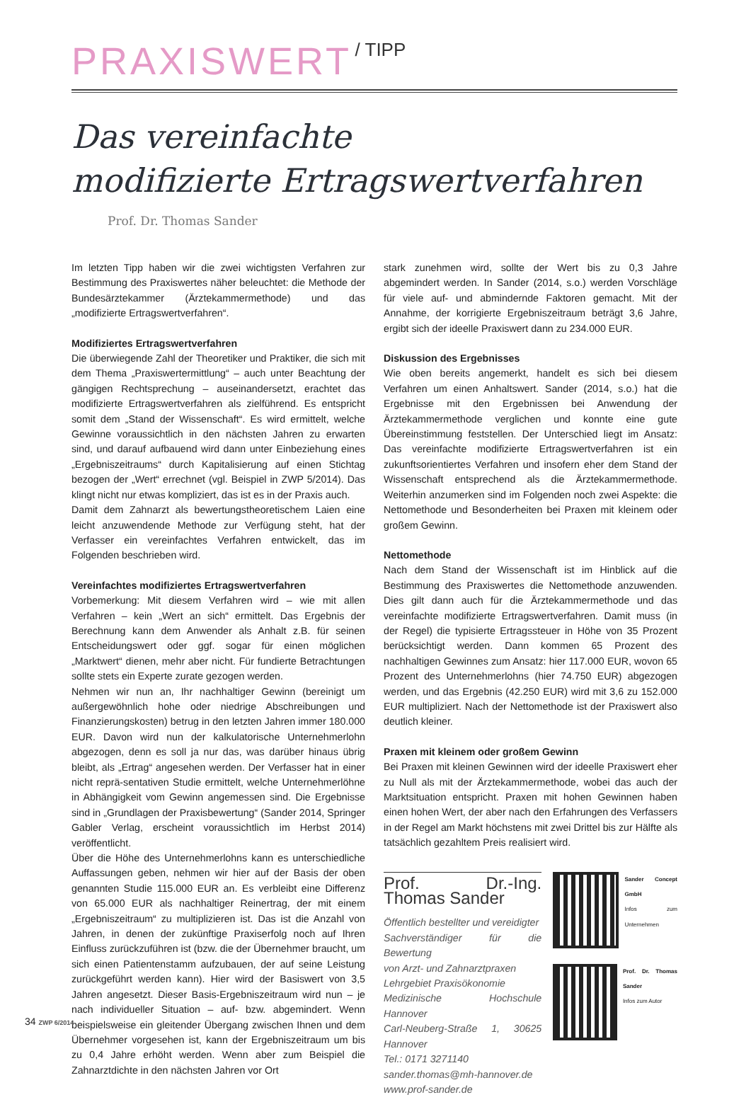PRAXISWERT / TIPP
Das vereinfachte
modifizierte Ertragswertverfahren
Prof. Dr. Thomas Sander
Im letzten Tipp haben wir die zwei wichtigsten Verfahren zur Bestimmung des Praxiswertes näher beleuchtet: die Methode der Bundesärztekammer (Ärztekammermethode) und das „modifizierte Ertragswertverfahren“.
Modifiziertes Ertragswertverfahren
Die überwiegende Zahl der Theoretiker und Praktiker, die sich mit dem Thema „Praxiswertermittlung“ – auch unter Beachtung der gängigen Rechtsprechung – auseinandersetzt, erachtet das modifizierte Ertragswertverfahren als zielführend. Es entspricht somit dem „Stand der Wissenschaft“. Es wird ermittelt, welche Gewinne voraussichtlich in den nächsten Jahren zu erwarten sind, und darauf aufbauend wird dann unter Einbeziehung eines „Ergebniszeitraums“ durch Kapitalisierung auf einen Stichtag bezogen der „Wert“ errechnet (vgl. Beispiel in ZWP 5/2014). Das klingt nicht nur etwas kompliziert, das ist es in der Praxis auch.
Damit dem Zahnarzt als bewertungstheoretischem Laien eine leicht anzuwendende Methode zur Verfügung steht, hat der Verfasser ein vereinfachtes Verfahren entwickelt, das im Folgenden beschrieben wird.
Vereinfachtes modifiziertes Ertragswertverfahren
Vorbemerkung: Mit diesem Verfahren wird – wie mit allen Verfahren – kein „Wert an sich“ ermittelt. Das Ergebnis der Berechnung kann dem Anwender als Anhalt z.B. für seinen Entscheidungswert oder ggf. sogar für einen möglichen „Marktwert“ dienen, mehr aber nicht. Für fundierte Betrachtungen sollte stets ein Experte zurate gezogen werden.
Nehmen wir nun an, Ihr nachhaltiger Gewinn (bereinigt um außergewöhnlich hohe oder niedrige Abschreibungen und Finanzierungskosten) betrug in den letzten Jahren immer 180.000 EUR. Davon wird nun der kalkulatorische Unternehmerlohn abgezogen, denn es soll ja nur das, was darüber hinaus übrig bleibt, als „Ertrag“ angesehen werden. Der Verfasser hat in einer nicht reprä-sentativen Studie ermittelt, welche Unternehmerlöhne in Abhängigkeit vom Gewinn angemessen sind. Die Ergebnisse sind in „Grundlagen der Praxisbewertung“ (Sander 2014, Springer Gabler Verlag, erscheint voraussichtlich im Herbst 2014) veröffentlicht.
Über die Höhe des Unternehmerlohns kann es unterschiedliche Auffassungen geben, nehmen wir hier auf der Basis der oben genannten Studie 115.000 EUR an. Es verbleibt eine Differenz von 65.000 EUR als nachhaltiger Reinertrag, der mit einem „Ergebniszeitraum“ zu multiplizieren ist. Das ist die Anzahl von Jahren, in denen der zukünftige Praxiserfolg noch auf Ihren Einfluss zurückzuführen ist (bzw. die der Übernehmer braucht, um sich einen Patientenstamm aufzubauen, der auf seine Leistung zurückgeführt werden kann). Hier wird der Basiswert von 3,5 Jahren angesetzt. Dieser Basis-Ergebniszeitraum wird nun – je nach individueller Situation – auf- bzw. abgemindert. Wenn beispielsweise ein gleitender Übergang zwischen Ihnen und dem Übernehmer vorgesehen ist, kann der Ergebniszeitraum um bis zu 0,4 Jahre erhöht werden. Wenn aber zum Beispiel die Zahnarztdichte in den nächsten Jahren vor Ort
stark zunehmen wird, sollte der Wert bis zu 0,3 Jahre abgemindert werden. In Sander (2014, s.o.) werden Vorschläge für viele auf- und abmindernde Faktoren gemacht. Mit der Annahme, der korrigierte Ergebniszeitraum beträgt 3,6 Jahre, ergibt sich der ideelle Praxiswert dann zu 234.000 EUR.
Diskussion des Ergebnisses
Wie oben bereits angemerkt, handelt es sich bei diesem Verfahren um einen Anhaltswert. Sander (2014, s.o.) hat die Ergebnisse mit den Ergebnissen bei Anwendung der Ärztekammermethode verglichen und konnte eine gute Übereinstimmung feststellen. Der Unterschied liegt im Ansatz: Das vereinfachte modifizierte Ertragswertverfahren ist ein zukunftsorientiertes Verfahren und insofern eher dem Stand der Wissenschaft entsprechend als die Ärztekammermethode. Weiterhin anzumerken sind im Folgenden noch zwei Aspekte: die Nettomethode und Besonderheiten bei Praxen mit kleinem oder großem Gewinn.
Nettomethode
Nach dem Stand der Wissenschaft ist im Hinblick auf die Bestimmung des Praxiswertes die Nettomethode anzuwenden. Dies gilt dann auch für die Ärztekammermethode und das vereinfachte modifizierte Ertragswertverfahren. Damit muss (in der Regel) die typisierte Ertragssteuer in Höhe von 35 Prozent berücksichtigt werden. Dann kommen 65 Prozent des nachhaltigen Gewinnes zum Ansatz: hier 117.000 EUR, wovon 65 Prozent des Unternehmerlohns (hier 74.750 EUR) abgezogen werden, und das Ergebnis (42.250 EUR) wird mit 3,6 zu 152.000 EUR multipliziert. Nach der Nettomethode ist der Praxiswert also deutlich kleiner.
Praxen mit kleinem oder großem Gewinn
Bei Praxen mit kleinen Gewinnen wird der ideelle Praxiswert eher zu Null als mit der Ärztekammermethode, wobei das auch der Marktsituation entspricht. Praxen mit hohen Gewinnen haben einen hohen Wert, der aber nach den Erfahrungen des Verfassers in der Regel am Markt höchstens mit zwei Drittel bis zur Hälfte als tatsächlich gezahltem Preis realisiert wird.
Prof. Dr.-Ing. Thomas Sander
Öffentlich bestellter und vereidigter
Sachverständiger für die Bewertung
von Arzt- und Zahnarztpraxen
Lehrgebiet Praxisökonomie
Medizinische Hochschule Hannover
Carl-Neuberg-Straße 1, 30625 Hannover
Tel.: 0171 3271140
sander.thomas@mh-hannover.de
www.prof-sander.de
Sander Concept GmbH
Infos zum Unternehmen
Prof. Dr. Thomas Sander
Infos zum Autor
34 ZWP 6/2014